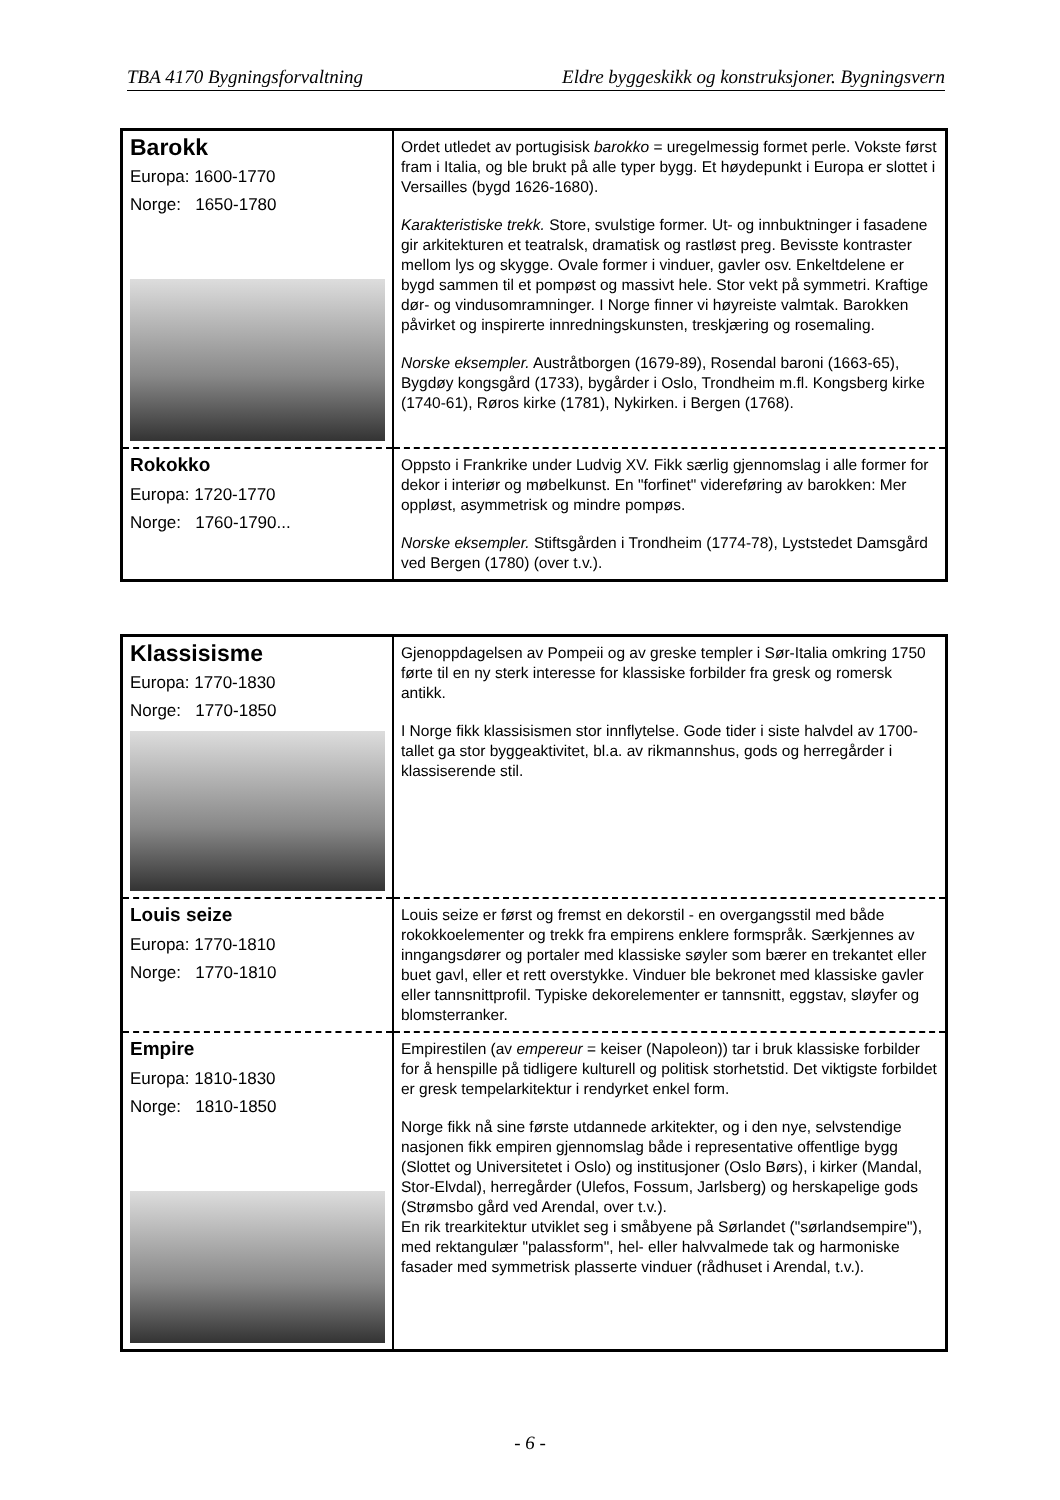TBA 4170 Bygningsforvaltning Eldre byggeskikk og konstruksjoner. Bygningsvern
| Barokk Europa: 1600-1770 Norge: 1650-1780 | Ordet utledet av portugisisk barokko = uregelmessig formet perle. Vokste først fram i Italia, og ble brukt på alle typer bygg. Et høydepunkt i Europa er slottet i Versailles (bygd 1626-1680). Karakteristiske trekk. Store, svulstige former. Ut- og innbuktninger i fasadene gir arkitekturen et teatralsk, dramatisk og rastløst preg. Bevisste kontraster mellom lys og skygge. Ovale former i vinduer, gavler osv. Enkeltdelene er bygd sammen til et pompøst og massivt hele. Stor vekt på symmetri. Kraftige dør- og vindusomramninger. I Norge finner vi høyreiste valmtak. Barokken påvirket og inspirerte innredningskunsten, treskjæring og rosemaling. Norske eksempler. Austråtborgen (1679-89), Rosendal baroni (1663-65), Bygdøy kongsgård (1733), bygårder i Oslo, Trondheim m.fl. Kongsberg kirke (1740-61), Røros kirke (1781), Nykirken. i Bergen (1768). |
| Rokokko Europa: 1720-1770 Norge: 1760-1790... | Oppsto i Frankrike under Ludvig XV. Fikk særlig gjennomslag i alle former for dekor i interiør og møbelkunst. En "forfinet" videreføring av barokken: Mer oppløst, asymmetrisk og mindre pompøs. Norske eksempler. Stiftsgården i Trondheim (1774-78), Lyststedet Damsgård ved Bergen (1780) (over t.v.). |
| Klassisisme Europa: 1770-1830 Norge: 1770-1850 | Gjenoppdagelsen av Pompeii og av greske templer i Sør-Italia omkring 1750 førte til en ny sterk interesse for klassiske forbilder fra gresk og romersk antikk. I Norge fikk klassisismen stor innflytelse. Gode tider i siste halvdel av 1700-tallet ga stor byggeaktivitet, bl.a. av rikmannshus, gods og herregårder i klassiserende stil. |
| Louis seize Europa: 1770-1810 Norge: 1770-1810 | Louis seize er først og fremst en dekorstil - en overgangsstil med både rokokkoelementer og trekk fra empirens enklere formspråk. Særkjennes av inngangsdører og portaler med klassiske søyler som bærer en trekantet eller buet gavl, eller et rett overstykke. Vinduer ble bekronet med klassiske gavler eller tannsnittprofil. Typiske dekorelementer er tannsnitt, eggstav, sløyfer og blomsterranker. |
| Empire Europa: 1810-1830 Norge: 1810-1850 | Empirestilen (av empereur = keiser (Napoleon)) tar i bruk klassiske forbilder for å henspille på tidligere kulturell og politisk storhetstid. Det viktigste forbildet er gresk tempelarkitektur i rendyrket enkel form. Norge fikk nå sine første utdannede arkitekter, og i den nye, selvstendige nasjonen fikk empiren gjennomslag både i representative offentlige bygg (Slottet og Universitetet i Oslo) og institusjoner (Oslo Børs), i kirker (Mandal, Stor-Elvdal), herregårder (Ulefos, Fossum, Jarlsberg) og herskapelige gods (Strømsbo gård ved Arendal, over t.v.). En rik trearkitektur utviklet seg i småbyene på Sørlandet ("sørlandsempire"), med rektangulær "palassform", hel- eller halvvalmede tak og harmoniske fasader med symmetrisk plasserte vinduer (rådhuset i Arendal, t.v.). |
- 6 -